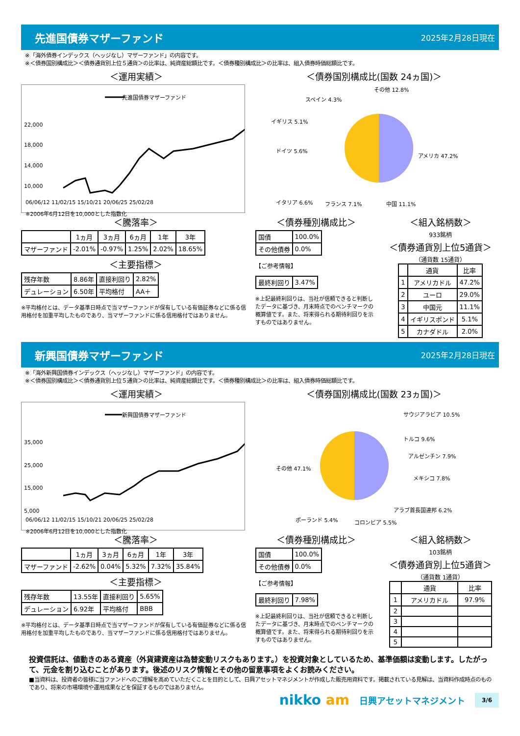先進国債券マザーファンド
2025年2月28日現在
※「海外債券インデックス（ヘッジなし）マザーファンド」の内容です。
※＜債券国別構成比＞＜債券通貨別上位５通貨＞の比率は、純資産総額比です。＜債券種別構成比＞の比率は、組入債券時価総額比です。
＜運用実績＞
先進国債券マザーファンド
22,000
18,000
14,000
10,000
06/06/12 11/02/15 15/10/21 20/06/25 25/02/28
※2006年6月12日を10,000とした指数化
＜債券国別構成比(国数 24ヵ国)＞
アメリカ 47.2%
中国 11.1%
フランス 7.1%
イタリア 6.6%
ドイツ 5.6%
イギリス 5.1%
スペイン 4.3%
その他 12.8%
＜騰落率＞
| | 1ヵ月 | 3ヵ月 | 6ヵ月 | 1年 | 3年 |
| --- | --- | --- | --- | --- | --- |
| マザーファンド | -2.01% | -0.97% | 1.25% | 2.02% | 18.65% |
＜主要指標＞
| 残存年数 | 8.86年 | 直接利回り | 2.82% |
| デュレーション | 6.50年 | 平均格付 | AA＋ |
※平均格付とは、データ基準日時点で当マザーファンドが保有している有価証券などに係る信用格付を加重平均したものであり、当マザーファンドに係る信用格付ではありません。
＜債券種別構成比＞
| 国債 | 100.0% |
| その他債券 | 0.0% |
【ご参考情報】
| 最終利回り | 3.47% |
※上記最終利回りは、当社が信頼できると判断したデータに基づき、月末時点でのベンチマークの概算値です。また、将来得られる期待利回りを示すものではありません。
＜組入銘柄数＞
933銘柄
＜債券通貨別上位5通貨＞
（通貨数 15通貨）
| | 通貨 | 比率 |
| --- | --- | --- |
| 1 | アメリカドル | 47.2% |
| 2 | ユーロ | 29.0% |
| 3 | 中国元 | 11.1% |
| 4 | イギリスポンド | 5.1% |
| 5 | カナダドル | 2.0% |
新興国債券マザーファンド
2025年2月28日現在
※「海外新興国債券インデックス（ヘッジなし）マザーファンド」の内容です。
※＜債券国別構成比＞＜債券通貨別上位５通貨＞の比率は、純資産総額比です。＜債券種別構成比＞の比率は、組入債券時価総額比です。
＜運用実績＞
新興国債券マザーファンド
35,000
25,000
15,000
5,000
06/06/12 11/02/15 15/10/21 20/06/25 25/02/28
※2006年6月12日を10,000とした指数化
＜債券国別構成比(国数 23ヵ国)＞
サウジアラビア 10.5%
トルコ 9.6%
アルゼンチン 7.9%
メキシコ 7.8%
アラブ首長国連邦 6.2%
コロンビア 5.5%
ポーランド 5.4%
その他 47.1%
＜騰落率＞
| | 1ヵ月 | 3ヵ月 | 6ヵ月 | 1年 | 3年 |
| --- | --- | --- | --- | --- | --- |
| マザーファンド | -2.62% | 0.04% | 5.32% | 7.32% | 35.84% |
＜主要指標＞
| 残存年数 | 13.55年 | 直接利回り | 5.65% |
| デュレーション | 6.92年 | 平均格付 | BBB |
※平均格付とは、データ基準日時点で当マザーファンドが保有している有価証券などに係る信用格付を加重平均したものであり、当マザーファンドに係る信用格付ではありません。
＜債券種別構成比＞
| 国債 | 100.0% |
| その他債券 | 0.0% |
【ご参考情報】
| 最終利回り | 7.98% |
※上記最終利回りは、当社が信頼できると判断したデータに基づき、月末時点でのベンチマークの概算値です。また、将来得られる期待利回りを示すものではありません。
＜組入銘柄数＞
103銘柄
＜債券通貨別上位5通貨＞
（通貨数 1通貨）
| | 通貨 | 比率 |
| --- | --- | --- |
| 1 | アメリカドル | 97.9% |
| 2 | | |
| 3 | | |
| 4 | | |
| 5 | | |
投資信託は、値動きのある資産（外貨建資産は為替変動リスクもあります。）を投資対象としているため、基準価額は変動します。したがって、元金を割り込むことがあります。後述のリスク情報とその他の留意事項をよくお読みください。
■当資料は、投資者の皆様に当ファンドへのご理解を高めていただくことを目的として、日興アセットマネジメントが作成した販売用資料です。掲載されている見解は、当資料作成時点のものであり、将来の市場環境や運用成果などを保証するものではありません。
nikko am 日興アセットマネジメント 3/6